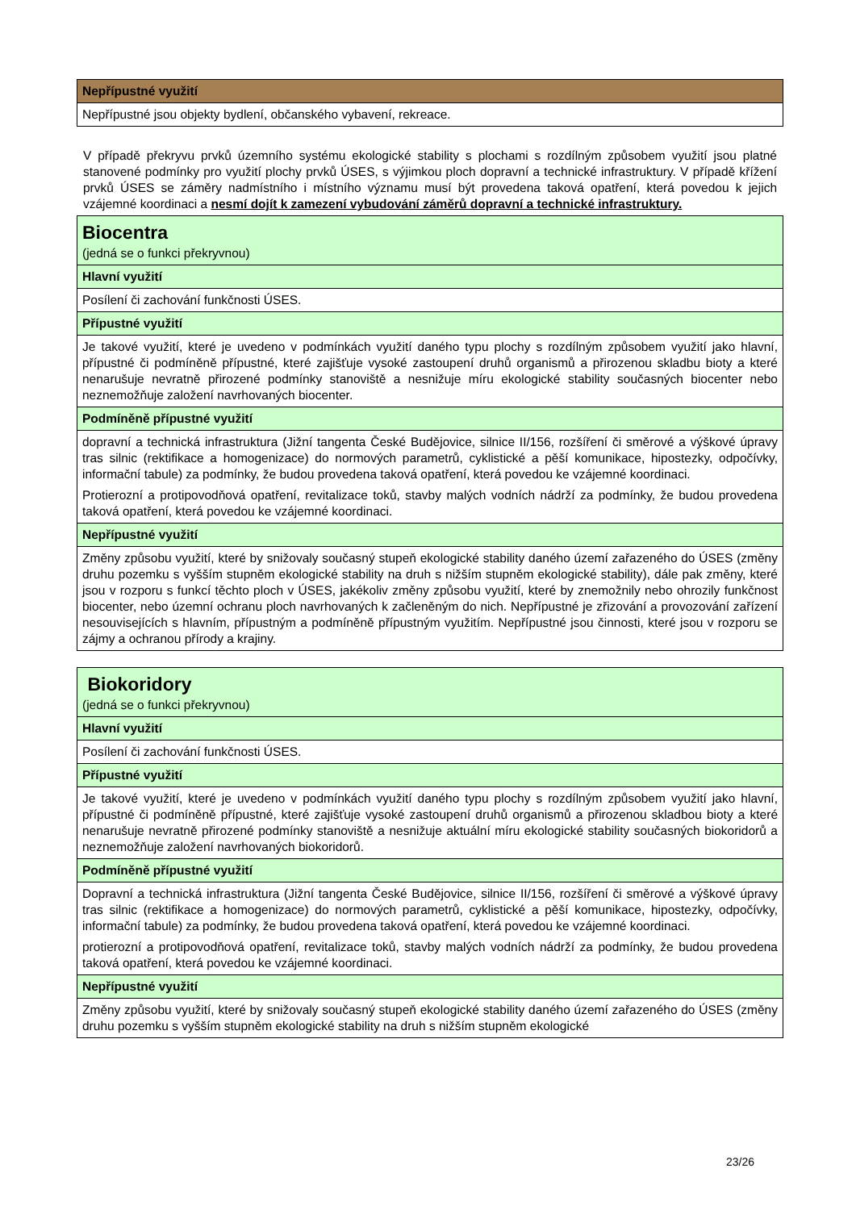| Nepřípustné využití |
| Nepřípustné jsou objekty bydlení, občanského vybavení, rekreace. |
V případě překryvu prvků územního systému ekologické stability s plochami s rozdílným způsobem využití jsou platné stanovené podmínky pro využití plochy prvků ÚSES, s výjimkou ploch dopravní a technické infrastruktury. V případě křížení prvků ÚSES se záměry nadmístního i místního významu musí být provedena taková opatření, která povedou k jejich vzájemné koordinaci a nesmí dojít k zamezení vybudování záměrů dopravní a technické infrastruktury.
| Biocentra (jedná se o funkci překryvnou) |
| Hlavní využití |
| Posílení či zachování funkčnosti ÚSES. |
| Přípustné využití |
| Je takové využití, které je uvedeno v podmínkách využití daného typu plochy s rozdílným způsobem využití jako hlavní, přípustné či podmíněně přípustné, které zajišťuje vysoké zastoupení druhů organismů a přirozenou skladbu bioty a které nenarušuje nevratně přirozené podmínky stanoviště a nesnižuje míru ekologické stability současných biocenter nebo neznemožňuje založení navrhovaných biocenter. |
| Podmíněně přípustné využití |
| dopravní a technická infrastruktura (Jižní tangenta České Budějovice, silnice II/156, rozšíření či směrové a výškové úpravy tras silnic (rektifikace a homogenizace) do normových parametrů, cyklistické a pěší komunikace, hipostezky, odpočívky, informační tabule) za podmínky, že budou provedena taková opatření, která povedou ke vzájemné koordinaci. Protierozní a protipovodňová opatření, revitalizace toků, stavby malých vodních nádrží za podmínky, že budou provedena taková opatření, která povedou ke vzájemné koordinaci. |
| Nepřípustné využití |
| Změny způsobu využití, které by snižovaly současný stupeň ekologické stability daného území zařazeného do ÚSES (změny druhu pozemku s vyšším stupněm ekologické stability na druh s nižším stupněm ekologické stability), dále pak změny, které jsou v rozporu s funkcí těchto ploch v ÚSES, jakékoliv změny způsobu využití, které by znemožnily nebo ohrozily funkčnost biocenter, nebo územní ochranu ploch navrhovaných k začleněným do nich. Nepřípustné je zřizování a provozování zařízení nesouvisejících s hlavním, přípustným a podmíněně přípustným využitím. Nepřípustné jsou činnosti, které jsou v rozporu se zájmy a ochranou přírody a krajiny. |
| Biokoridory (jedná se o funkci překryvnou) |
| Hlavní využití |
| Posílení či zachování funkčnosti ÚSES. |
| Přípustné využití |
| Je takové využití, které je uvedeno v podmínkách využití daného typu plochy s rozdílným způsobem využití jako hlavní, přípustné či podmíněně přípustné, které zajišťuje vysoké zastoupení druhů organismů a přirozenou skladbou bioty a které nenarušuje nevratně přirozené podmínky stanoviště a nesnižuje aktuální míru ekologické stability současných biokoridorů a neznemožňuje založení navrhovaných biokoridorů. |
| Podmíněně přípustné využití |
| Dopravní a technická infrastruktura (Jižní tangenta České Budějovice, silnice II/156, rozšíření či směrové a výškové úpravy tras silnic (rektifikace a homogenizace) do normových parametrů, cyklistické a pěší komunikace, hipostezky, odpočívky, informační tabule) za podmínky, že budou provedena taková opatření, která povedou ke vzájemné koordinaci. protierozní a protipovodňová opatření, revitalizace toků, stavby malých vodních nádrží za podmínky, že budou provedena taková opatření, která povedou ke vzájemné koordinaci. |
| Nepřípustné využití |
| Změny způsobu využití, které by snižovaly současný stupeň ekologické stability daného území zařazeného do ÚSES (změny druhu pozemku s vyšším stupněm ekologické stability na druh s nižším stupněm ekologické |
23/26